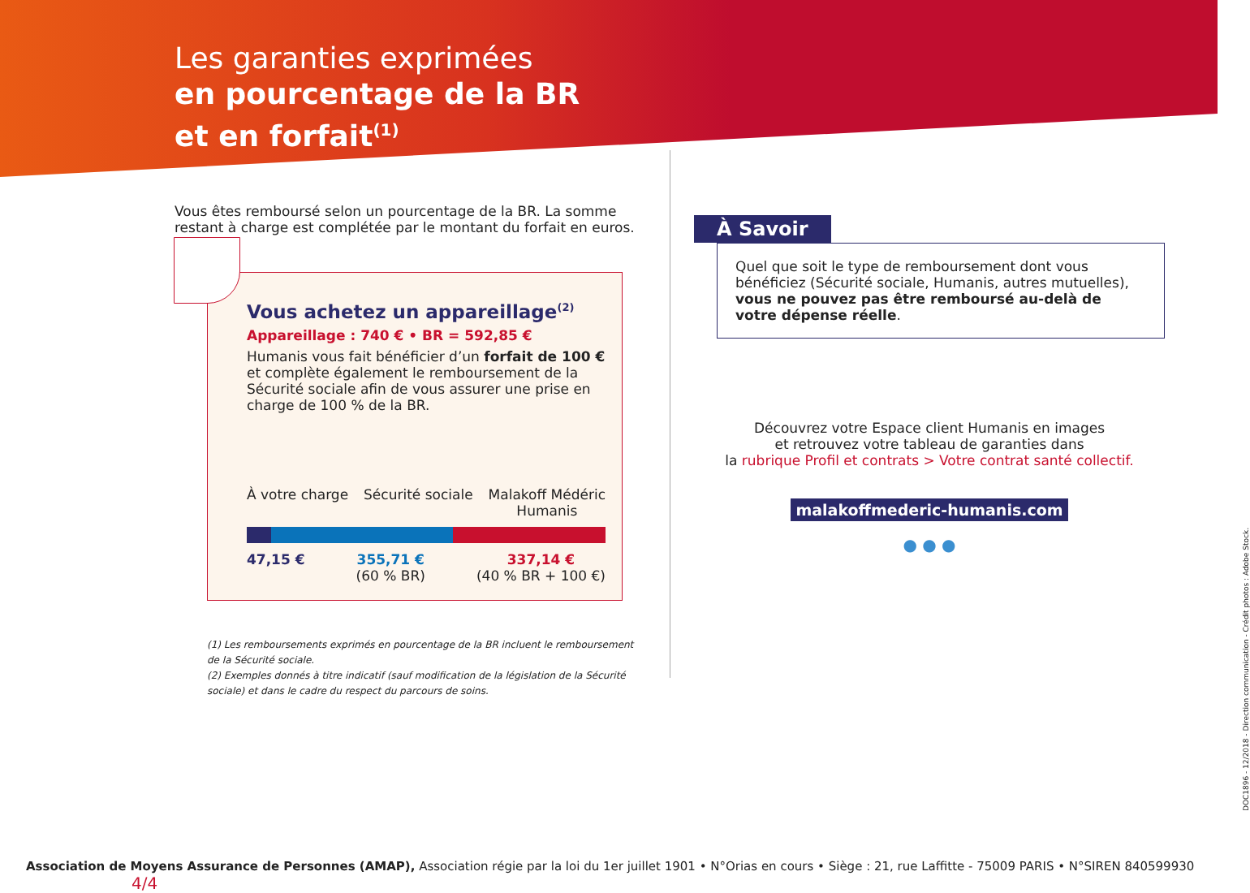Les garanties exprimées
en pourcentage de la BR
et en forfait<sup>(1)</sup>
Vous êtes remboursé selon un pourcentage de la BR. La somme restant à charge est complétée par le montant du forfait en euros.
Vous achetez un appareillage<sup>(2)</sup>
Appareillage : 740 € • BR = 592,85 €
Humanis vous fait bénéficier d’un forfait de 100 € et complète également le remboursement de la Sécurité sociale afin de vous assurer une prise en charge de 100 % de la BR.
À votre charge Sécurité sociale Malakoff Médéric
Humanis
47,15 € 355,71 €
(60 % BR) 337,14 €
(40 % BR + 100 €)
(1) Les remboursements exprimés en pourcentage de la BR incluent le remboursement de la Sécurité sociale.
(2) Exemples donnés à titre indicatif (sauf modification de la législation de la Sécurité sociale) et dans le cadre du respect du parcours de soins.
À Savoir
Quel que soit le type de remboursement dont vous bénéficiez (Sécurité sociale, Humanis, autres mutuelles), vous ne pouvez pas être remboursé au-delà de votre dépense réelle.
Découvrez votre Espace client Humanis en images
et retrouvez votre tableau de garanties dans
la rubrique Profil et contrats > Votre contrat santé collectif.
malakoffmederic-humanis.com
● ● ●
Association de Moyens Assurance de Personnes (AMAP), Association régie par la loi du 1er juillet 1901 • N°Orias en cours • Siège : 21, rue Laffitte - 75009 PARIS • N°SIREN 840599930 4/4
DOC1896 - 12/2018 - Direction communication - Crédit photos : Adobe Stock.